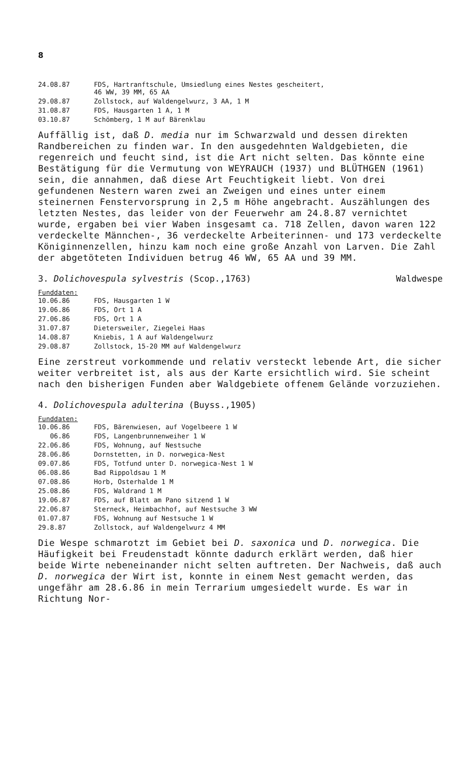8
| 24.08.87 | FDS, Hartranftschule, Umsiedlung eines Nestes gescheitert, 46 WW, 39 MM, 65 AA |
| 29.08.87 | Zollstock, auf Waldengelwurz, 3 AA, 1 M |
| 31.08.87 | FDS, Hausgarten 1 A, 1 M |
| 03.10.87 | Schömberg, 1 M auf Bärenklau |
Auffällig ist, daß D. media nur im Schwarzwald und dessen direkten Randbereichen zu finden war. In den ausgedehnten Waldgebieten, die regenreich und feucht sind, ist die Art nicht selten. Das könnte eine Bestätigung für die Vermutung von WEYRAUCH (1937) und BLÜTHGEN (1961) sein, die annahmen, daß diese Art Feuchtigkeit liebt. Von drei gefundenen Nestern waren zwei an Zweigen und eines unter einem steinernen Fenstervorsprung in 2,5 m Höhe angebracht. Auszählungen des letzten Nestes, das leider von der Feuerwehr am 24.8.87 vernichtet wurde, ergaben bei vier Waben insgesamt ca. 718 Zellen, davon waren 122 verdeckelte Männchen-, 36 verdeckelte Arbeiterinnen- und 173 verdeckelte Königinnenzellen, hinzu kam noch eine große Anzahl von Larven. Die Zahl der abgetöteten Individuen betrug 46 WW, 65 AA und 39 MM.
3. Dolichovespula sylvestris (Scop.,1763) Waldwespe
Funddaten:
| 10.06.86 | FDS, Hausgarten 1 W |
| 19.06.86 | FDS, Ort 1 A |
| 27.06.86 | FDS, Ort 1 A |
| 31.07.87 | Dietersweiler, Ziegelei Haas |
| 14.08.87 | Kniebis, 1 A auf Waldengelwurz |
| 29.08.87 | Zollstock, 15-20 MM auf Waldengelwurz |
Eine zerstreut vorkommende und relativ versteckt lebende Art, die sicher weiter verbreitet ist, als aus der Karte ersichtlich wird. Sie scheint nach den bisherigen Funden aber Waldgebiete offenem Gelände vorzuziehen.
4. Dolichovespula adulterina (Buyss.,1905)
Funddaten:
| 10.06.86 | FDS, Bärenwiesen, auf Vogelbeere 1 W |
| 06.86 | FDS, Langenbrunnenweiher 1 W |
| 22.06.86 | FDS, Wohnung, auf Nestsuche |
| 28.06.86 | Dornstetten, in D. norwegica-Nest |
| 09.07.86 | FDS, Totfund unter D. norwegica-Nest 1 W |
| 06.08.86 | Bad Rippoldsau 1 M |
| 07.08.86 | Horb, Osterhalde 1 M |
| 25.08.86 | FDS, Waldrand 1 M |
| 19.06.87 | FDS, auf Blatt am Pano sitzend 1 W |
| 22.06.87 | Sterneck, Heimbachhof, auf Nestsuche 3 WW |
| 01.07.87 | FDS, Wohnung auf Nestsuche 1 W |
| 29.8.87 | Zollstock, auf Waldengelwurz 4 MM |
Die Wespe schmarotzt im Gebiet bei D. saxonica und D. norwegica. Die Häufigkeit bei Freudenstadt könnte dadurch erklärt werden, daß hier beide Wirte nebeneinander nicht selten auftreten. Der Nachweis, daß auch D. norwegica der Wirt ist, konnte in einem Nest gemacht werden, das ungefähr am 28.6.86 in mein Terrarium umgesiedelt wurde. Es war in Richtung Nor-